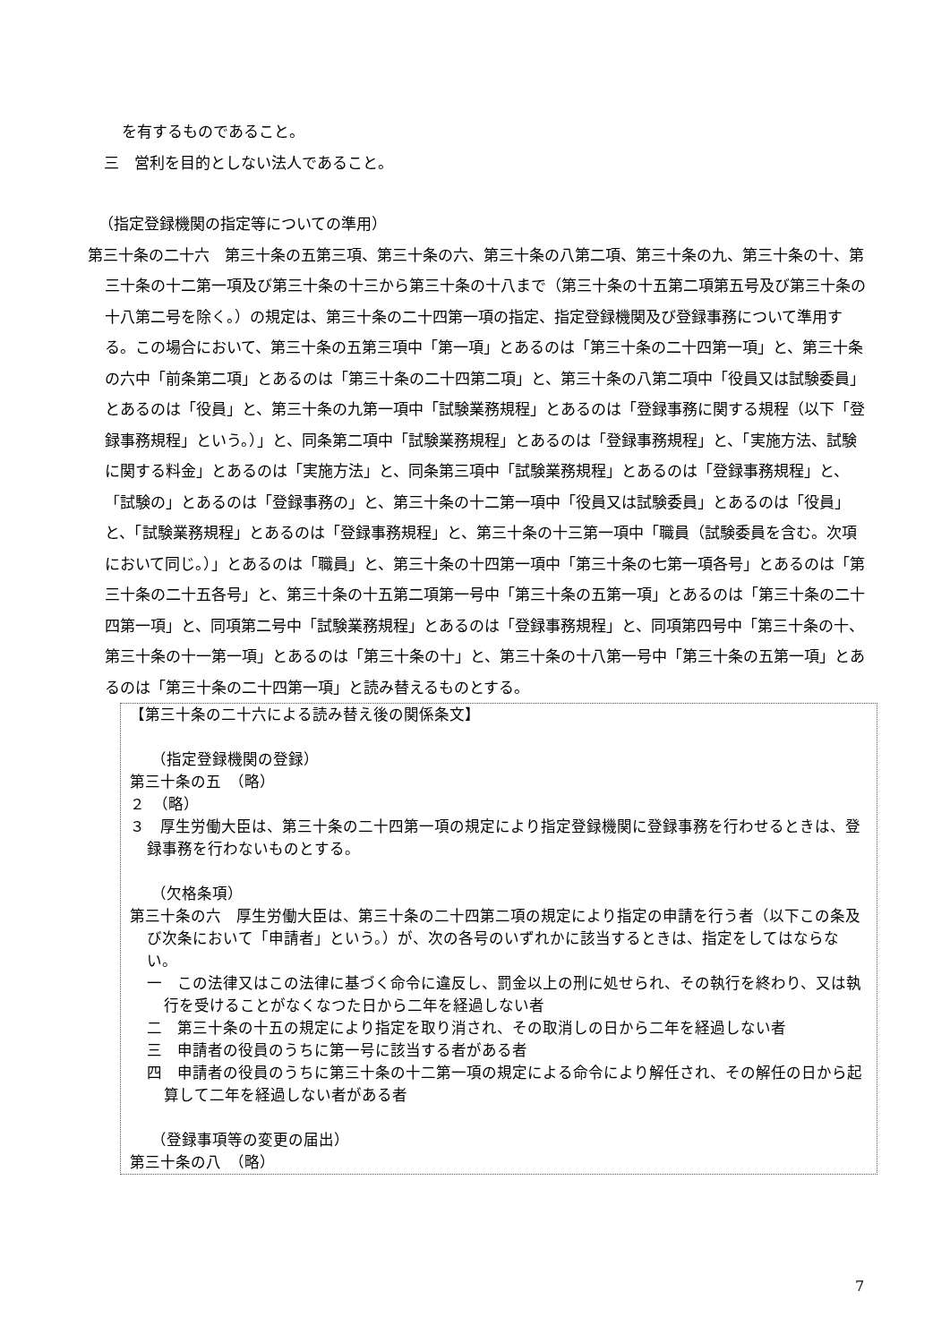を有するものであること。
三　営利を目的としない法人であること。
（指定登録機関の指定等についての準用）
第三十条の二十六　第三十条の五第三項、第三十条の六、第三十条の八第二項、第三十条の九、第三十条の十、第三十条の十二第一項及び第三十条の十三から第三十条の十八まで（第三十条の十五第二項第五号及び第三十条の十八第二号を除く。）の規定は、第三十条の二十四第一項の指定、指定登録機関及び登録事務について準用する。この場合において、第三十条の五第三項中「第一項」とあるのは「第三十条の二十四第一項」と、第三十条の六中「前条第二項」とあるのは「第三十条の二十四第二項」と、第三十条の八第二項中「役員又は試験委員」とあるのは「役員」と、第三十条の九第一項中「試験業務規程」とあるのは「登録事務に関する規程（以下「登録事務規程」という。）」と、同条第二項中「試験業務規程」とあるのは「登録事務規程」と、「実施方法、試験に関する料金」とあるのは「実施方法」と、同条第三項中「試験業務規程」とあるのは「登録事務規程」と、「試験の」とあるのは「登録事務の」と、第三十条の十二第一項中「役員又は試験委員」とあるのは「役員」と、「試験業務規程」とあるのは「登録事務規程」と、第三十条の十三第一項中「職員（試験委員を含む。次項において同じ。）」とあるのは「職員」と、第三十条の十四第一項中「第三十条の七第一項各号」とあるのは「第三十条の二十五各号」と、第三十条の十五第二項第一号中「第三十条の五第一項」とあるのは「第三十条の二十四第一項」と、同項第二号中「試験業務規程」とあるのは「登録事務規程」と、同項第四号中「第三十条の十、第三十条の十一第一項」とあるのは「第三十条の十」と、第三十条の十八第一号中「第三十条の五第一項」とあるのは「第三十条の二十四第一項」と読み替えるものとする。
【第三十条の二十六による読み替え後の関係条文】
（指定登録機関の登録）
第三十条の五　（略）
２　（略）
３　厚生労働大臣は、第三十条の二十四第一項の規定により指定登録機関に登録事務を行わせるときは、登録事務を行わないものとする。
（欠格条項）
第三十条の六　厚生労働大臣は、第三十条の二十四第二項の規定により指定の申請を行う者（以下この条及び次条において「申請者」という。）が、次の各号のいずれかに該当するときは、指定をしてはならない。
一　この法律又はこの法律に基づく命令に違反し、罰金以上の刑に処せられ、その執行を終わり、又は執行を受けることがなくなつた日から二年を経過しない者
二　第三十条の十五の規定により指定を取り消され、その取消しの日から二年を経過しない者
三　申請者の役員のうちに第一号に該当する者がある者
四　申請者の役員のうちに第三十条の十二第一項の規定による命令により解任され、その解任の日から起算して二年を経過しない者がある者
（登録事項等の変更の届出）
第三十条の八　（略）
7